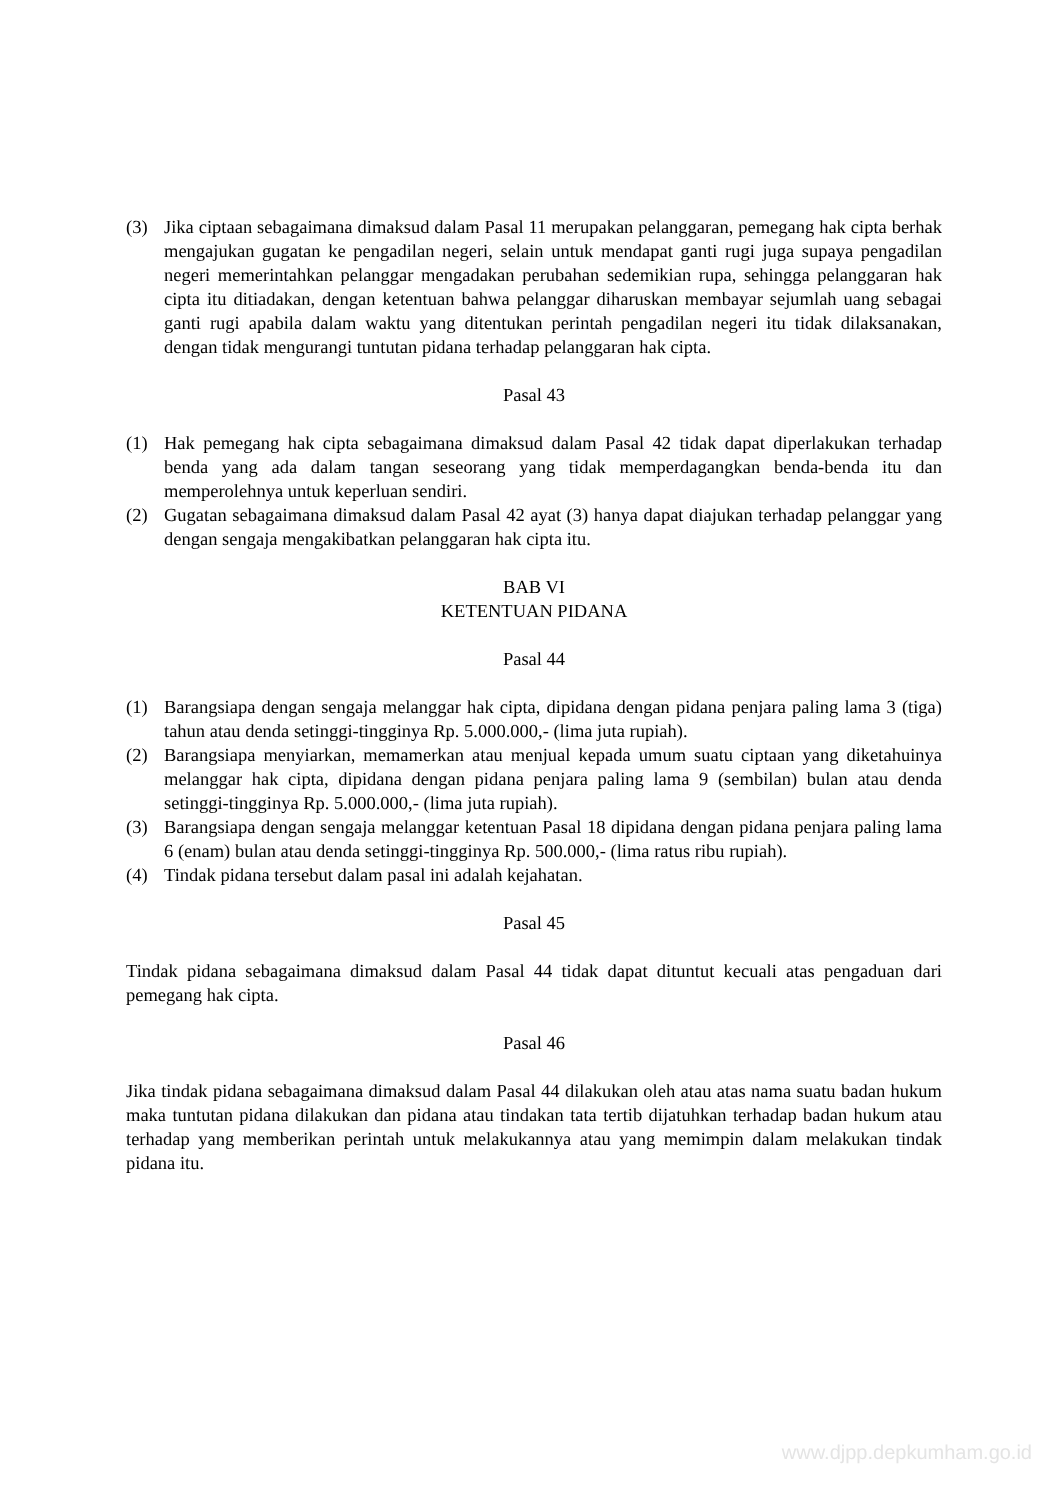(3) Jika ciptaan sebagaimana dimaksud dalam Pasal 11 merupakan pelanggaran, pemegang hak cipta berhak mengajukan gugatan ke pengadilan negeri, selain untuk mendapat ganti rugi juga supaya pengadilan negeri memerintahkan pelanggar mengadakan perubahan sedemikian rupa, sehingga pelanggaran hak cipta itu ditiadakan, dengan ketentuan bahwa pelanggar diharuskan membayar sejumlah uang sebagai ganti rugi apabila dalam waktu yang ditentukan perintah pengadilan negeri itu tidak dilaksanakan, dengan tidak mengurangi tuntutan pidana terhadap pelanggaran hak cipta.
Pasal 43
(1) Hak pemegang hak cipta sebagaimana dimaksud dalam Pasal 42 tidak dapat diperlakukan terhadap benda yang ada dalam tangan seseorang yang tidak memperdagangkan benda-benda itu dan memperolehnya untuk keperluan sendiri.
(2) Gugatan sebagaimana dimaksud dalam Pasal 42 ayat (3) hanya dapat diajukan terhadap pelanggar yang dengan sengaja mengakibatkan pelanggaran hak cipta itu.
BAB VI
KETENTUAN PIDANA
Pasal 44
(1) Barangsiapa dengan sengaja melanggar hak cipta, dipidana dengan pidana penjara paling lama 3 (tiga) tahun atau denda setinggi-tingginya Rp. 5.000.000,- (lima juta rupiah).
(2) Barangsiapa menyiarkan, memamerkan atau menjual kepada umum suatu ciptaan yang diketahuinya melanggar hak cipta, dipidana dengan pidana penjara paling lama 9 (sembilan) bulan atau denda setinggi-tingginya Rp. 5.000.000,- (lima juta rupiah).
(3) Barangsiapa dengan sengaja melanggar ketentuan Pasal 18 dipidana dengan pidana penjara paling lama 6 (enam) bulan atau denda setinggi-tingginya Rp. 500.000,- (lima ratus ribu rupiah).
(4) Tindak pidana tersebut dalam pasal ini adalah kejahatan.
Pasal 45
Tindak pidana sebagaimana dimaksud dalam Pasal 44 tidak dapat dituntut kecuali atas pengaduan dari pemegang hak cipta.
Pasal 46
Jika tindak pidana sebagaimana dimaksud dalam Pasal 44 dilakukan oleh atau atas nama suatu badan hukum maka tuntutan pidana dilakukan dan pidana atau tindakan tata tertib dijatuhkan terhadap badan hukum atau terhadap yang memberikan perintah untuk melakukannya atau yang memimpin dalam melakukan tindak pidana itu.
www.djpp.depkumham.go.id